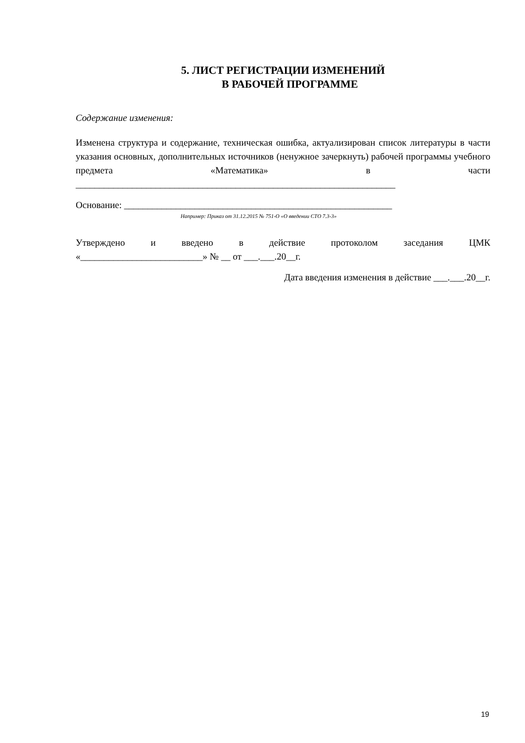5. ЛИСТ РЕГИСТРАЦИИ ИЗМЕНЕНИЙ
В РАБОЧЕЙ ПРОГРАММЕ
Содержание изменения:
Изменена структура и содержание, техническая ошибка, актуализирован список литературы в части указания основных, дополнительных источников (ненужное зачеркнуть) рабочей программы учебного предмета «Математика» в части
____________________________________________________________________
Основание: _________________________________________________________
Например: Приказ от 31.12.2015 № 751-О «О введении СТО 7.3-3»
Утверждено и введено в действие протоколом заседания ЦМК
«__________________________» № __ от ___.___.20__г.
Дата введения изменения в действие ___.___.20__г.
19